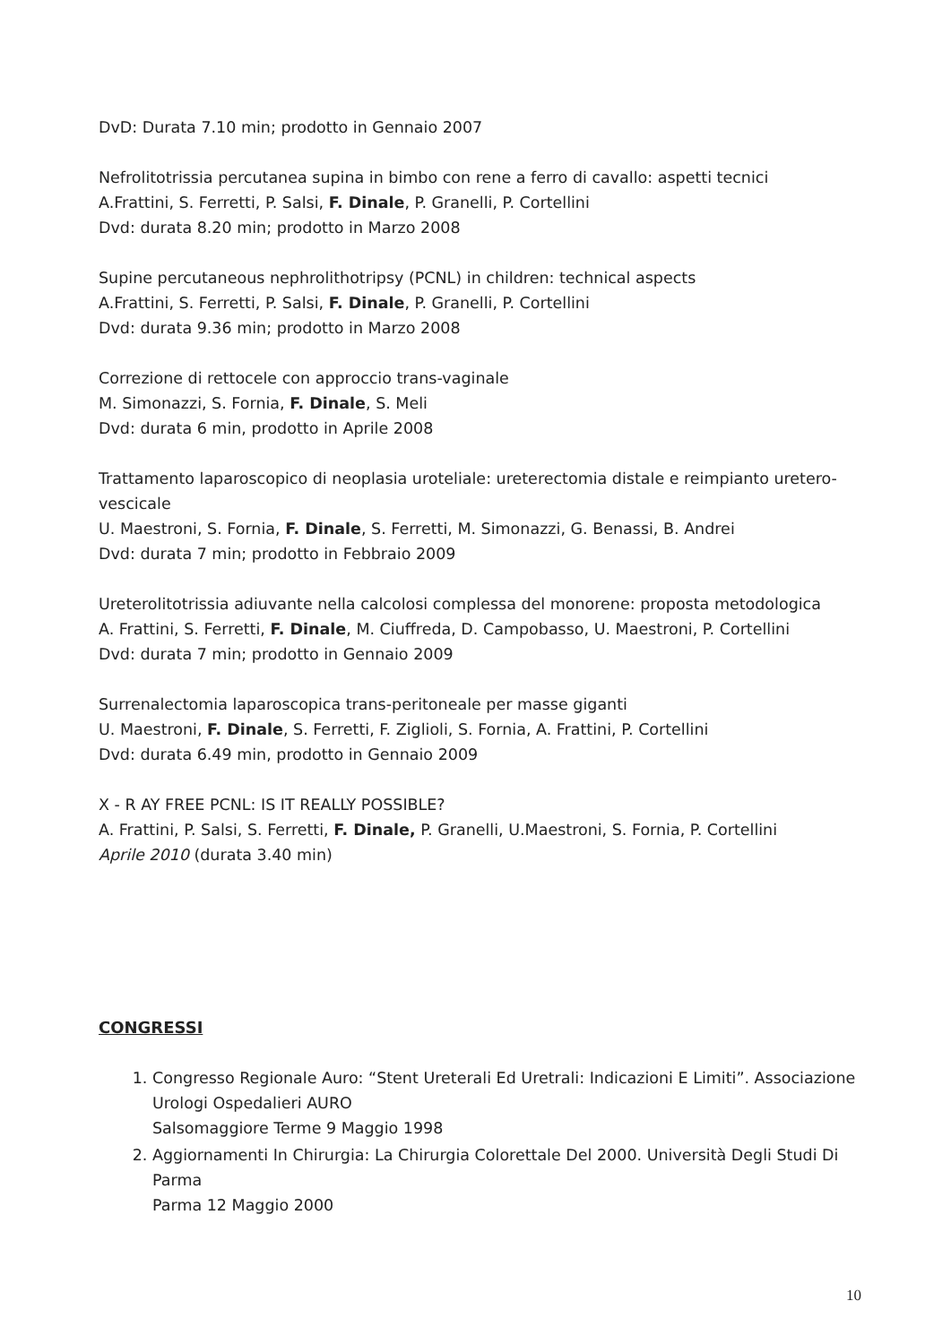DvD: Durata 7.10 min; prodotto in Gennaio 2007
Nefrolitotrissia percutanea supina in bimbo con rene a ferro di cavallo: aspetti tecnici
A.Frattini, S. Ferretti, P. Salsi, F. Dinale, P. Granelli, P. Cortellini
Dvd: durata 8.20 min; prodotto in Marzo 2008
Supine percutaneous nephrolithotripsy (PCNL) in children: technical aspects
A.Frattini, S. Ferretti, P. Salsi, F. Dinale, P. Granelli, P. Cortellini
Dvd: durata 9.36 min; prodotto in Marzo 2008
Correzione di rettocele con approccio trans-vaginale
M. Simonazzi, S. Fornia, F. Dinale, S. Meli
Dvd: durata 6 min, prodotto in Aprile 2008
Trattamento laparoscopico di neoplasia uroteliale: ureterectomia distale e reimpianto uretero-vescicale
U. Maestroni, S. Fornia, F. Dinale, S. Ferretti, M. Simonazzi, G. Benassi, B. Andrei
Dvd: durata 7 min; prodotto in Febbraio 2009
Ureterolitotrissia adiuvante nella calcolosi complessa del monorene: proposta metodologica
A. Frattini, S. Ferretti, F. Dinale, M. Ciuffreda, D. Campobasso, U. Maestroni, P. Cortellini
Dvd: durata 7 min; prodotto in Gennaio 2009
Surrenalectomia laparoscopica trans-peritoneale per masse giganti
U. Maestroni, F. Dinale, S. Ferretti, F. Ziglioli, S. Fornia, A. Frattini, P. Cortellini
Dvd: durata 6.49 min, prodotto in Gennaio 2009
X - R AY FREE PCNL: IS IT REALLY POSSIBLE?
A. Frattini, P. Salsi, S. Ferretti, F. Dinale, P. Granelli, U.Maestroni, S. Fornia, P. Cortellini
Aprile 2010 (durata 3.40 min)
CONGRESSI
1. Congresso Regionale Auro: “Stent Ureterali Ed Uretrali: Indicazioni E Limiti”. Associazione Urologi Ospedalieri AURO
Salsomaggiore Terme 9 Maggio 1998
2. Aggiornamenti In Chirurgia: La Chirurgia Colorettale Del 2000. Università Degli Studi Di Parma
Parma 12 Maggio 2000
10